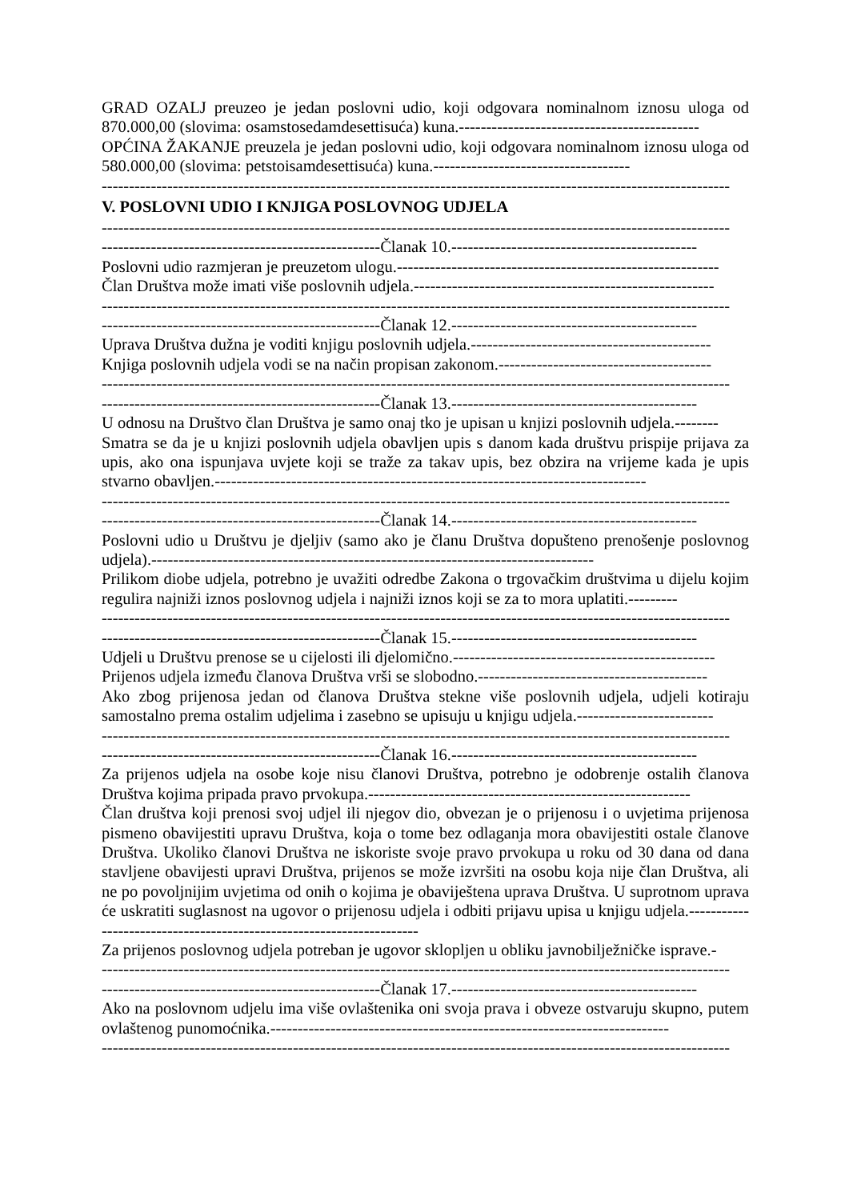GRAD OZALJ preuzeo je jedan poslovni udio, koji odgovara nominalnom iznosu uloga od 870.000,00 (slovima: osamstosedamdesettisuća) kuna.--------------------------------------------
OPĆINA ŽAKANJE preuzela je jedan poslovni udio, koji odgovara nominalnom iznosu uloga od 580.000,00 (slovima: petstoisamdesettisuća) kuna.------------------------------------
-------------------------------------------------------------------------------------------------------------------
V. POSLOVNI UDIO I KNJIGA POSLOVNOG UDJELA
-------------------------------------------------------------------------------------------------------------------
---------------------------------------------------Članak 10.---------------------------------------------
Poslovni udio razmjeran je preuzetom ulogu.-----------------------------------------------------------
Član Društva može imati više poslovnih udjela.-------------------------------------------------------
-------------------------------------------------------------------------------------------------------------------
---------------------------------------------------Članak 12.---------------------------------------------
Uprava Društva dužna je voditi knjigu poslovnih udjela.--------------------------------------------
Knjiga poslovnih udjela vodi se na način propisan zakonom.---------------------------------------
-------------------------------------------------------------------------------------------------------------------
---------------------------------------------------Članak 13.---------------------------------------------
U odnosu na Društvo član Društva je samo onaj tko je upisan u knjizi poslovnih udjela.--------
Smatra se da je u knjizi poslovnih udjela obavljen upis s danom kada društvu prispije prijava za upis, ako ona ispunjava uvjete koji se traže za takav upis, bez obzira na vrijeme kada je upis stvarno obavljen.-------------------------------------------------------------------------------
-------------------------------------------------------------------------------------------------------------------
---------------------------------------------------Članak 14.---------------------------------------------
Poslovni udio u Društvu je djeljiv (samo ako je članu Društva dopušteno prenošenje poslovnog udjela).---------------------------------------------------------------------------------
Prilikom diobe udjela, potrebno je uvažiti odredbe Zakona o trgovačkim društvima u dijelu kojim regulira najniži iznos poslovnog udjela i najniži iznos koji se za to mora uplatiti.---------
-------------------------------------------------------------------------------------------------------------------
---------------------------------------------------Članak 15.---------------------------------------------
Udjeli u Društvu prenose se u cijelosti ili djelomično.------------------------------------------------
Prijenos udjela između članova Društva vrši se slobodno.------------------------------------------
Ako zbog prijenosa jedan od članova Društva stekne više poslovnih udjela, udjeli kotiraju samostalno prema ostalim udjelima i zasebno se upisuju u knjigu udjela.-------------------------
-------------------------------------------------------------------------------------------------------------------
---------------------------------------------------Članak 16.---------------------------------------------
Za prijenos udjela na osobe koje nisu članovi Društva, potrebno je odobrenje ostalih članova Društva kojima pripada pravo prvokupa.-----------------------------------------------------------
Član društva koji prenosi svoj udjel ili njegov dio, obvezan je o prijenosu i o uvjetima prijenosa pismeno obavijestiti upravu Društva, koja o tome bez odlaganja mora obavijestiti ostale članove Društva. Ukoliko članovi Društva ne iskoriste svoje pravo prvokupa u roku od 30 dana od dana stavljene obavijesti upravi Društva, prijenos se može izvršiti na osobu koja nije član Društva, ali ne po povoljnijim uvjetima od onih o kojima je obaviještena uprava Društva. U suprotnom uprava će uskratiti suglasnost na ugovor o prijenosu udjela i odbiti prijavu upisa u knjigu udjela.---------------------------------------------------------------------
Za prijenos poslovnog udjela potreban je ugovor sklopljen u obliku javnobilježničke isprave.-
-------------------------------------------------------------------------------------------------------------------
---------------------------------------------------Članak 17.---------------------------------------------
Ako na poslovnom udjelu ima više ovlaštenika oni svoja prava i obveze ostvaruju skupno, putem ovlaštenog punomoćnika.-------------------------------------------------------------------------
-------------------------------------------------------------------------------------------------------------------